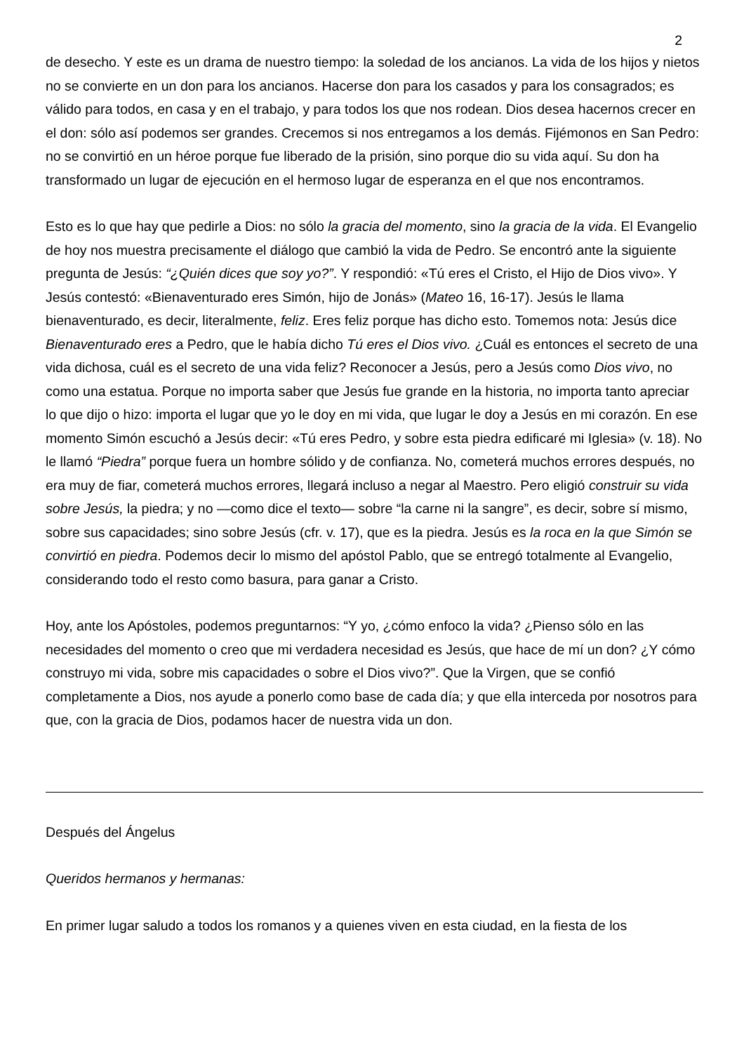2
de desecho. Y este es un drama de nuestro tiempo: la soledad de los ancianos. La vida de los hijos y nietos no se convierte en un don para los ancianos. Hacerse don para los casados y para los consagrados; es válido para todos, en casa y en el trabajo, y para todos los que nos rodean. Dios desea hacernos crecer en el don: sólo así podemos ser grandes. Crecemos si nos entregamos a los demás. Fijémonos en San Pedro: no se convirtió en un héroe porque fue liberado de la prisión, sino porque dio su vida aquí. Su don ha transformado un lugar de ejecución en el hermoso lugar de esperanza en el que nos encontramos.
Esto es lo que hay que pedirle a Dios: no sólo la gracia del momento, sino la gracia de la vida. El Evangelio de hoy nos muestra precisamente el diálogo que cambió la vida de Pedro. Se encontró ante la siguiente pregunta de Jesús: “¿Quién dices que soy yo?”. Y respondió: «Tú eres el Cristo, el Hijo de Dios vivo». Y Jesús contestó: «Bienaventurado eres Simón, hijo de Jonás» (Mateo 16, 16-17). Jesús le llama bienaventurado, es decir, literalmente, feliz. Eres feliz porque has dicho esto. Tomemos nota: Jesús dice Bienaventurado eres a Pedro, que le había dicho Tú eres el Dios vivo. ¿Cuál es entonces el secreto de una vida dichosa, cuál es el secreto de una vida feliz? Reconocer a Jesús, pero a Jesús como Dios vivo, no como una estatua. Porque no importa saber que Jesús fue grande en la historia, no importa tanto apreciar lo que dijo o hizo: importa el lugar que yo le doy en mi vida, que lugar le doy a Jesús en mi corazón. En ese momento Simón escuchó a Jesús decir: «Tú eres Pedro, y sobre esta piedra edificaré mi Iglesia» (v. 18). No le llamó “Piedra” porque fuera un hombre sólido y de confianza. No, cometerá muchos errores después, no era muy de fiar, cometerá muchos errores, llegará incluso a negar al Maestro. Pero eligió construir su vida sobre Jesús, la piedra; y no —como dice el texto— sobre “la carne ni la sangre”, es decir, sobre sí mismo, sobre sus capacidades; sino sobre Jesús (cfr. v. 17), que es la piedra. Jesús es la roca en la que Simón se convirtió en piedra. Podemos decir lo mismo del apóstol Pablo, que se entregó totalmente al Evangelio, considerando todo el resto como basura, para ganar a Cristo.
Hoy, ante los Apóstoles, podemos preguntarnos: “Y yo, ¿cómo enfoco la vida? ¿Pienso sólo en las necesidades del momento o creo que mi verdadera necesidad es Jesús, que hace de mí un don? ¿Y cómo construyo mi vida, sobre mis capacidades o sobre el Dios vivo?”. Que la Virgen, que se confió completamente a Dios, nos ayude a ponerlo como base de cada día; y que ella interceda por nosotros para que, con la gracia de Dios, podamos hacer de nuestra vida un don.
Después del Ángelus
Queridos hermanos y hermanas:
En primer lugar saludo a todos los romanos y a quienes viven en esta ciudad, en la fiesta de los